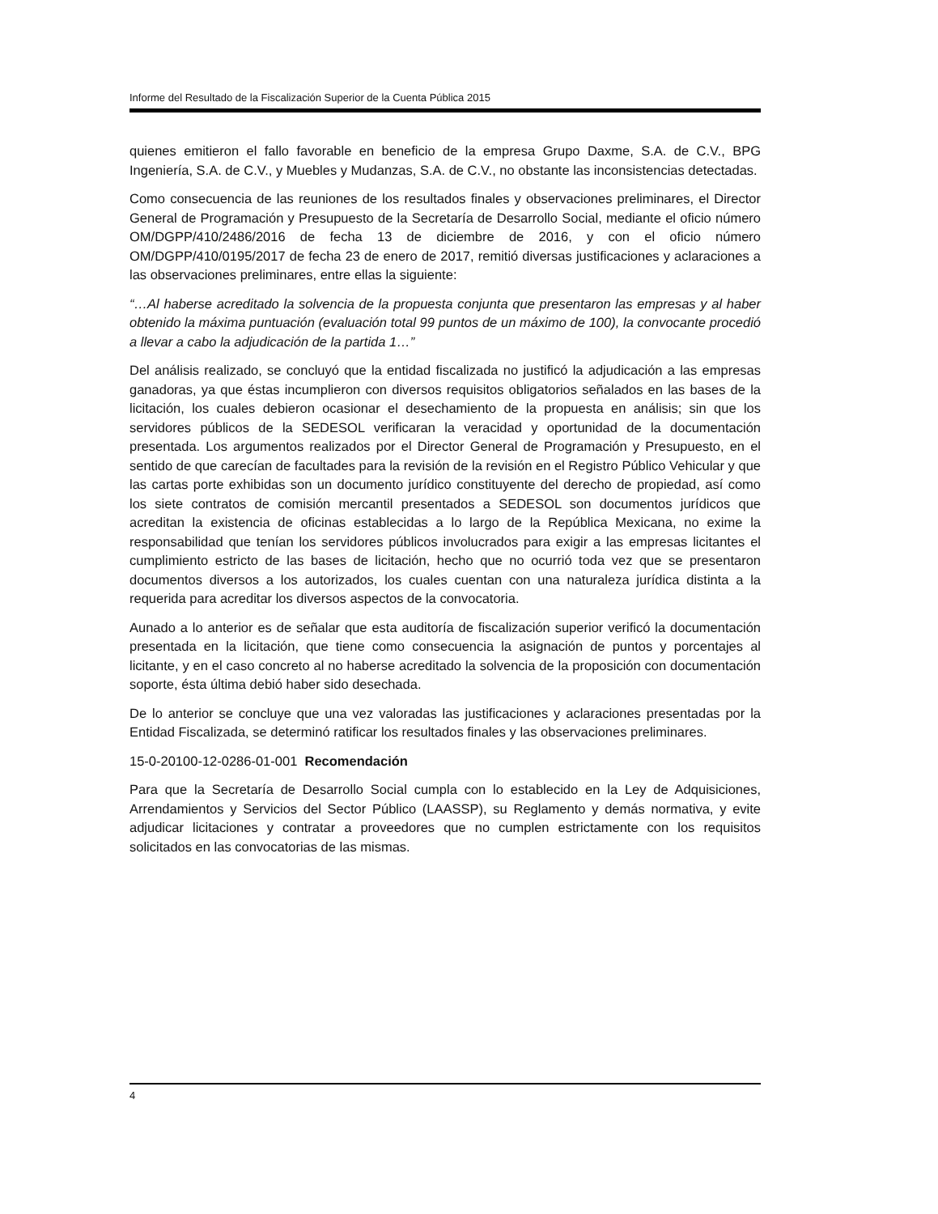Informe del Resultado de la Fiscalización Superior de la Cuenta Pública 2015
quienes emitieron el fallo favorable en beneficio de la empresa Grupo Daxme, S.A. de C.V., BPG Ingeniería, S.A. de C.V., y Muebles y Mudanzas, S.A. de C.V., no obstante las inconsistencias detectadas.
Como consecuencia de las reuniones de los resultados finales y observaciones preliminares, el Director General de Programación y Presupuesto de la Secretaría de Desarrollo Social, mediante el oficio número OM/DGPP/410/2486/2016 de fecha 13 de diciembre de 2016, y con el oficio número OM/DGPP/410/0195/2017 de fecha 23 de enero de 2017, remitió diversas justificaciones y aclaraciones a las observaciones preliminares, entre ellas la siguiente:
“…Al haberse acreditado la solvencia de la propuesta conjunta que presentaron las empresas y al haber obtenido la máxima puntuación (evaluación total 99 puntos de un máximo de 100), la convocante procedió a llevar a cabo la adjudicación de la partida 1…”
Del análisis realizado, se concluyó que la entidad fiscalizada no justificó la adjudicación a las empresas ganadoras, ya que éstas incumplieron con diversos requisitos obligatorios señalados en las bases de la licitación, los cuales debieron ocasionar el desechamiento de la propuesta en análisis; sin que los servidores públicos de la SEDESOL verificaran la veracidad y oportunidad de la documentación presentada. Los argumentos realizados por el Director General de Programación y Presupuesto, en el sentido de que carecían de facultades para la revisión de la revisión en el Registro Público Vehicular y que las cartas porte exhibidas son un documento jurídico constituyente del derecho de propiedad, así como los siete contratos de comisión mercantil presentados a SEDESOL son documentos jurídicos que acreditan la existencia de oficinas establecidas a lo largo de la República Mexicana, no exime la responsabilidad que tenían los servidores públicos involucrados para exigir a las empresas licitantes el cumplimiento estricto de las bases de licitación, hecho que no ocurrió toda vez que se presentaron documentos diversos a los autorizados, los cuales cuentan con una naturaleza jurídica distinta a la requerida para acreditar los diversos aspectos de la convocatoria.
Aunado a lo anterior es de señalar que esta auditoría de fiscalización superior verificó la documentación presentada en la licitación, que tiene como consecuencia la asignación de puntos y porcentajes al licitante, y en el caso concreto al no haberse acreditado la solvencia de la proposición con documentación soporte, ésta última debió haber sido desechada.
De lo anterior se concluye que una vez valoradas las justificaciones y aclaraciones presentadas por la Entidad Fiscalizada, se determinó ratificar los resultados finales y las observaciones preliminares.
15-0-20100-12-0286-01-001 Recomendación
Para que la Secretaría de Desarrollo Social cumpla con lo establecido en la Ley de Adquisiciones, Arrendamientos y Servicios del Sector Público (LAASSP), su Reglamento y demás normativa, y evite adjudicar licitaciones y contratar a proveedores que no cumplen estrictamente con los requisitos solicitados en las convocatorias de las mismas.
4